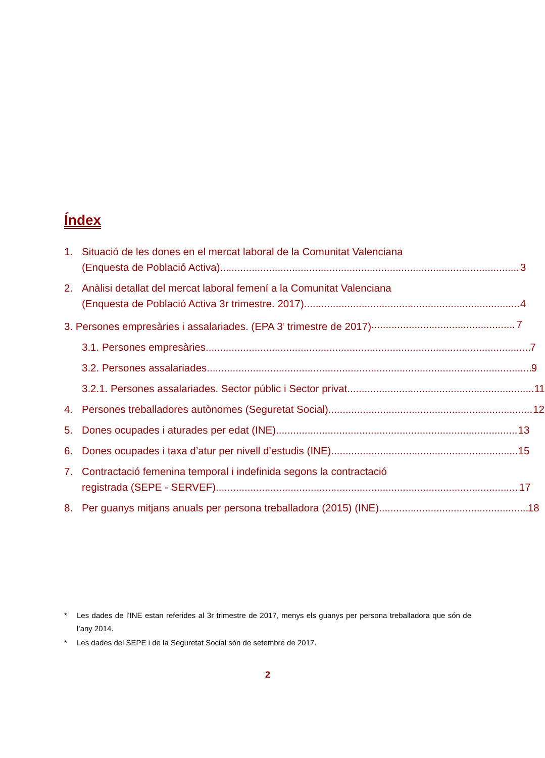Índex
1. Situació de les dones en el mercat laboral de la Comunitat Valenciana
(Enquesta de Població Activa) 3
2. Anàlisi detallat del mercat laboral femení a la Comunitat Valenciana
(Enquesta de Població Activa 3r trimestre. 2017) 4
3. Persones empresàries i assalariades. (EPA 3<sup>r</sup> trimestre de 2017) 7
3.1. Persones empresàries 7
3.2. Persones assalariades 9
3.2.1. Persones assalariades. Sector públic i Sector privat 11
4. Persones treballadores autònomes (Seguretat Social) 12
5. Dones ocupades i aturades per edat (INE) 13
6. Dones ocupades i taxa d’atur per nivell d’estudis (INE) 15
7. Contractació femenina temporal i indefinida segons la contractació
registrada (SEPE - SERVEF) 17
8. Per guanys mitjans anuals per persona treballadora (2015) (INE) 18
* Les dades de l’INE estan referides al 3r trimestre de 2017, menys els guanys per persona treballadora que són de l’any 2014.
* Les dades del SEPE i de la Seguretat Social són de setembre de 2017.
2